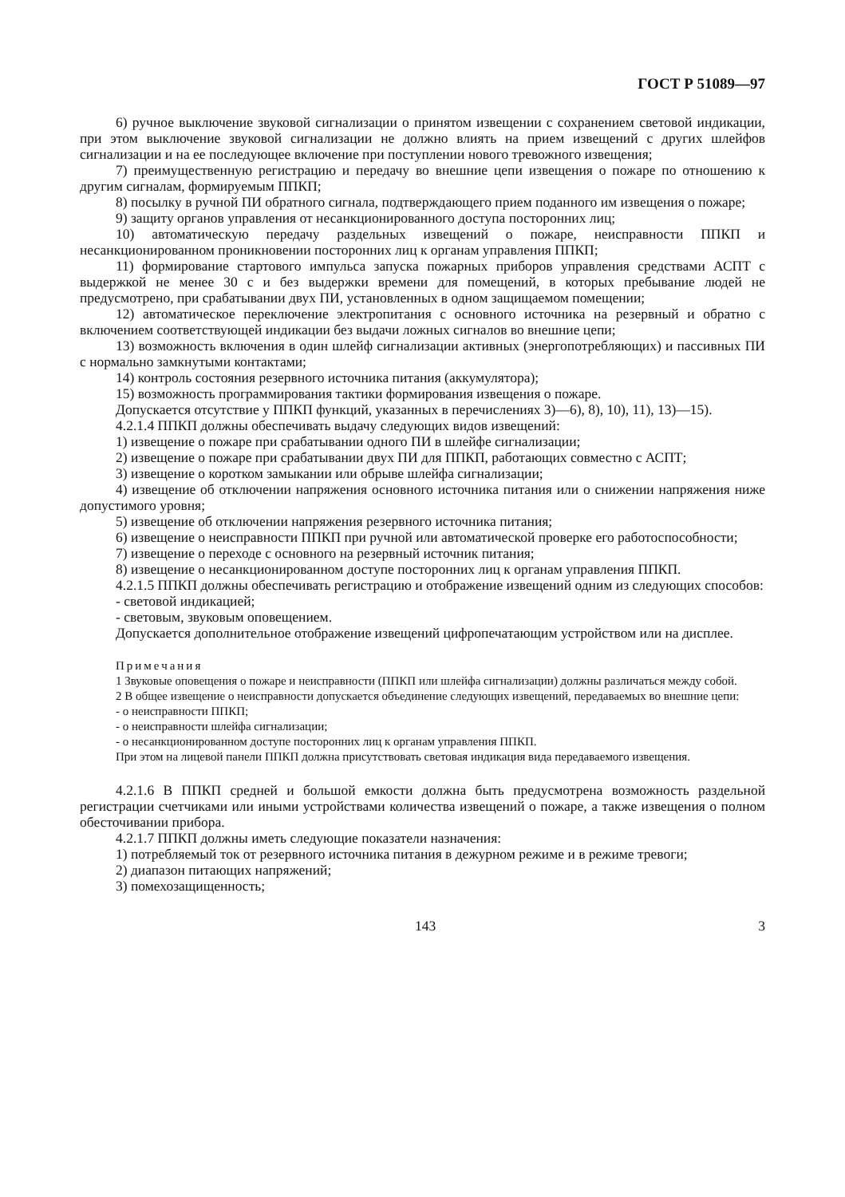ГОСТ Р 51089—97
6) ручное выключение звуковой сигнализации о принятом извещении с сохранением световой индикации, при этом выключение звуковой сигнализации не должно влиять на прием извещений с других шлейфов сигнализации и на ее последующее включение при поступлении нового тревожного извещения;
7) преимущественную регистрацию и передачу во внешние цепи извещения о пожаре по отношению к другим сигналам, формируемым ППКП;
8) посылку в ручной ПИ обратного сигнала, подтверждающего прием поданного им извещения о пожаре;
9) защиту органов управления от несанкционированного доступа посторонних лиц;
10) автоматическую передачу раздельных извещений о пожаре, неисправности ППКП и несанкционированном проникновении посторонних лиц к органам управления ППКП;
11) формирование стартового импульса запуска пожарных приборов управления средствами АСПТ с выдержкой не менее 30 с и без выдержки времени для помещений, в которых пребывание людей не предусмотрено, при срабатывании двух ПИ, установленных в одном защищаемом помещении;
12) автоматическое переключение электропитания с основного источника на резервный и обратно с включением соответствующей индикации без выдачи ложных сигналов во внешние цепи;
13) возможность включения в один шлейф сигнализации активных (энергопотребляющих) и пассивных ПИ с нормально замкнутыми контактами;
14) контроль состояния резервного источника питания (аккумулятора);
15) возможность программирования тактики формирования извещения о пожаре.
Допускается отсутствие у ППКП функций, указанных в перечислениях 3)—6), 8), 10), 11), 13)—15).
4.2.1.4 ППКП должны обеспечивать выдачу следующих видов извещений:
1) извещение о пожаре при срабатывании одного ПИ в шлейфе сигнализации;
2) извещение о пожаре при срабатывании двух ПИ для ППКП, работающих совместно с АСПТ;
3) извещение о коротком замыкании или обрыве шлейфа сигнализации;
4) извещение об отключении напряжения основного источника питания или о снижении напряжения ниже допустимого уровня;
5) извещение об отключении напряжения резервного источника питания;
6) извещение о неисправности ППКП при ручной или автоматической проверке его работоспособности;
7) извещение о переходе с основного на резервный источник питания;
8) извещение о несанкционированном доступе посторонних лиц к органам управления ППКП.
4.2.1.5 ППКП должны обеспечивать регистрацию и отображение извещений одним из следующих способов:
- световой индикацией;
- световым, звуковым оповещением.
Допускается дополнительное отображение извещений цифропечатающим устройством или на дисплее.
Примечания
1 Звуковые оповещения о пожаре и неисправности (ППКП или шлейфа сигнализации) должны различаться между собой.
2 В общее извещение о неисправности допускается объединение следующих извещений, передаваемых во внешние цепи:
- о неисправности ППКП;
- о неисправности шлейфа сигнализации;
- о несанкционированном доступе посторонних лиц к органам управления ППКП.
При этом на лицевой панели ППКП должна присутствовать световая индикация вида передаваемого извещения.
4.2.1.6 В ППКП средней и большой емкости должна быть предусмотрена возможность раздельной регистрации счетчиками или иными устройствами количества извещений о пожаре, а также извещения о полном обесточивании прибора.
4.2.1.7 ППКП должны иметь следующие показатели назначения:
1) потребляемый ток от резервного источника питания в дежурном режиме и в режиме тревоги;
2) диапазон питающих напряжений;
3) помехозащищенность;
143 3